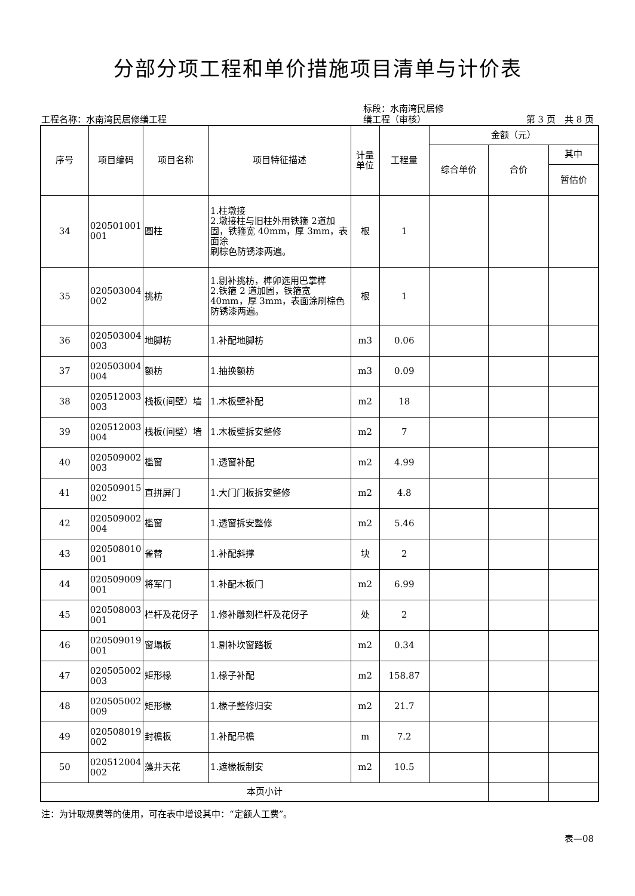分部分项工程和单价措施项目清单与计价表
工程名称：水南湾民居修缮工程
标段：水南湾民居修
缮工程（审核）
第 3 页　共 8 页
| 序号 | 项目编码 | 项目名称 | 项目特征描述 | 计量 单位 | 工程量 | 金额（元） | | |
| --- | --- | --- | --- | --- | --- | --- | --- | --- |
| | | | | | | 综合单价 | 合价 | 其中 |
| | | | | | | | | 暂估价 |
| 34 | 020501001 001 | 圆柱 | 1.柱墩接 2.墩接柱与旧柱外用铁箍 2道加固，铁箍宽 40mm，厚 3mm，表面涂 刷棕色防锈漆两遍。 | 根 | 1 | | | |
| 35 | 020503004 002 | 挑枋 | 1.剔补挑枋，榫卯选用巴掌榫 2.铁箍 2 道加固，铁箍宽 40mm，厚 3mm，表面涂刷棕色防锈漆两遍。 | 根 | 1 | | | |
| 36 | 020503004 003 | 地脚枋 | 1.补配地脚枋 | m3 | 0.06 | | | |
| 37 | 020503004 004 | 额枋 | 1.抽换额枋 | m3 | 0.09 | | | |
| 38 | 020512003 003 | 栈板(间壁）墙 | 1.木板壁补配 | m2 | 18 | | | |
| 39 | 020512003 004 | 栈板(间壁）墙 | 1.木板壁拆安整修 | m2 | 7 | | | |
| 40 | 020509002 003 | 槛窗 | 1.透窗补配 | m2 | 4.99 | | | |
| 41 | 020509015 002 | 直拼屏门 | 1.大门门板拆安整修 | m2 | 4.8 | | | |
| 42 | 020509002 004 | 槛窗 | 1.透窗拆安整修 | m2 | 5.46 | | | |
| 43 | 020508010 001 | 雀替 | 1.补配斜撑 | 块 | 2 | | | |
| 44 | 020509009 001 | 将军门 | 1.补配木板门 | m2 | 6.99 | | | |
| 45 | 020508003 001 | 栏杆及花伢子 | 1.修补雕刻栏杆及花伢子 | 处 | 2 | | | |
| 46 | 020509019 001 | 窗塌板 | 1.剔补坎窗踏板 | m2 | 0.34 | | | |
| 47 | 020505002 003 | 矩形椽 | 1.椽子补配 | m2 | 158.87 | | | |
| 48 | 020505002 009 | 矩形椽 | 1.椽子整修归安 | m2 | 21.7 | | | |
| 49 | 020508019 002 | 封檐板 | 1.补配吊檐 | m | 7.2 | | | |
| 50 | 020512004 002 | 藻井天花 | 1.遮椽板制安 | m2 | 10.5 | | | |
| 本页小计 | | | | | | | | |
注：为计取规费等的使用，可在表中增设其中：“定额人工费”。
表—08